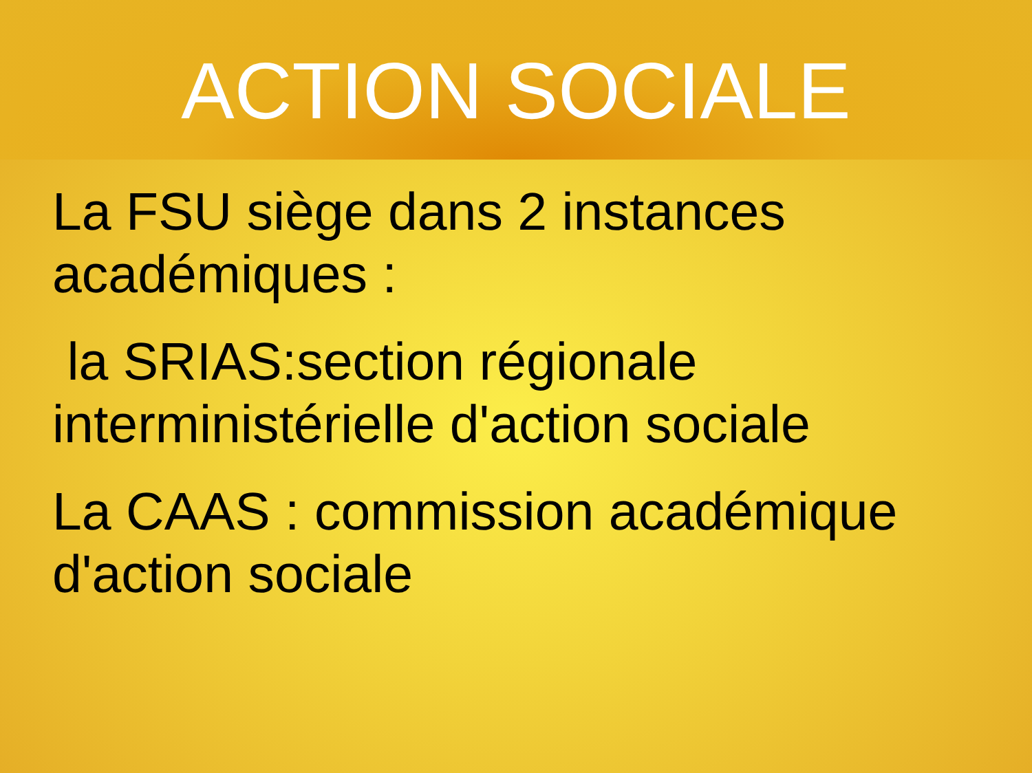ACTION SOCIALE
La FSU siège dans 2 instances académiques :
la SRIAS:section régionale interministérielle d'action sociale
La CAAS : commission académique d'action sociale